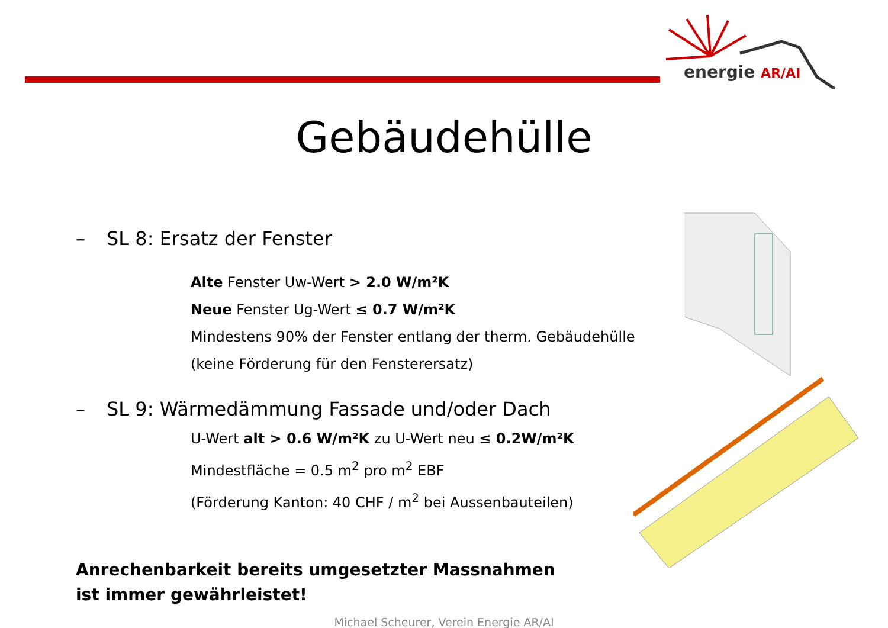energie AR/AI
Gebäudehülle
– SL 8: Ersatz der Fenster
Alte Fenster Uw-Wert > 2.0 W/m²K
Neue Fenster Ug-Wert ≤ 0.7 W/m²K
Mindestens 90% der Fenster entlang der therm. Gebäudehülle
(keine Förderung für den Fensterersatz)
– SL 9: Wärmedämmung Fassade und/oder Dach
U-Wert alt > 0.6 W/m²K zu U-Wert neu ≤ 0.2W/m²K
Mindestfläche = 0.5 m<sup>2</sup> pro m<sup>2</sup> EBF
(Förderung Kanton: 40 CHF / m<sup>2</sup> bei Aussenbauteilen)
Anrechenbarkeit bereits umgesetzter Massnahmen
ist immer gewährleistet!
Michael Scheurer, Verein Energie AR/AI